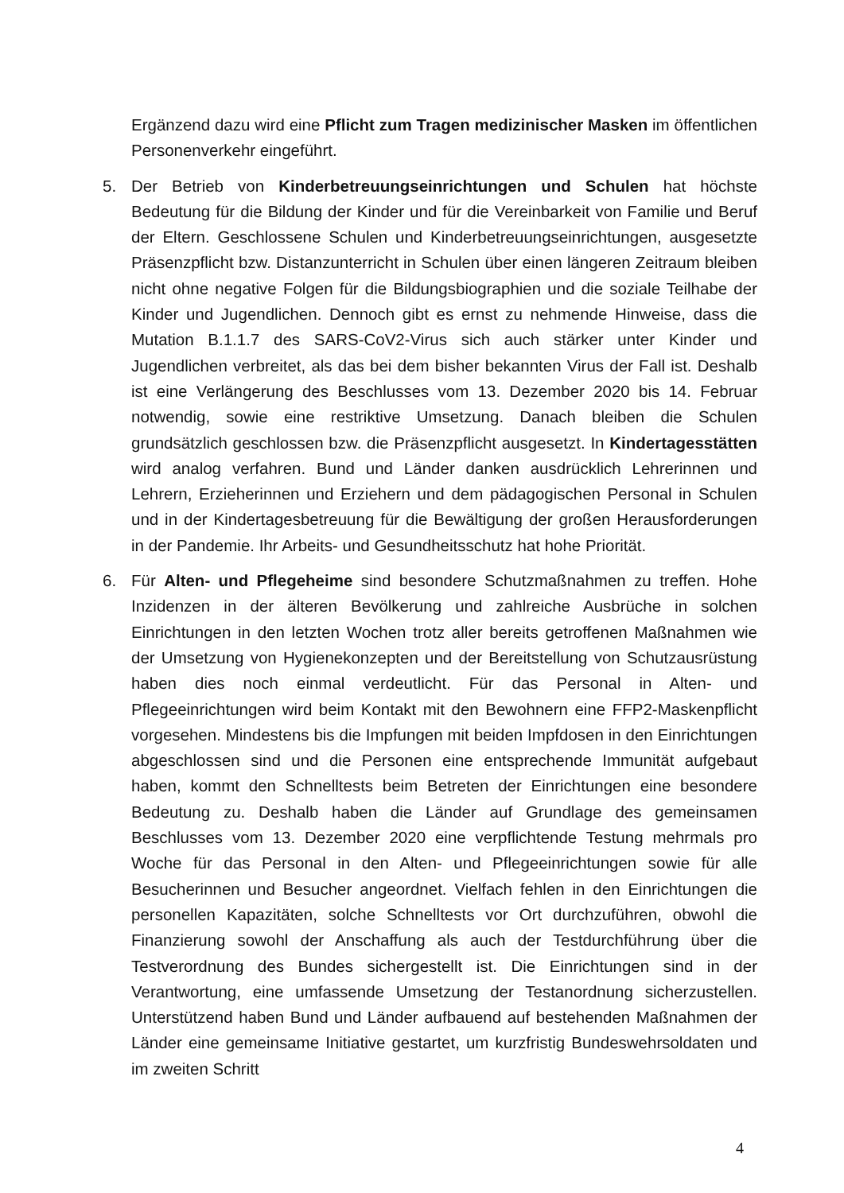Ergänzend dazu wird eine Pflicht zum Tragen medizinischer Masken im öffentlichen Personenverkehr eingeführt.
5. Der Betrieb von Kinderbetreuungseinrichtungen und Schulen hat höchste Bedeutung für die Bildung der Kinder und für die Vereinbarkeit von Familie und Beruf der Eltern. Geschlossene Schulen und Kinderbetreuungseinrichtungen, ausgesetzte Präsenzpflicht bzw. Distanzunterricht in Schulen über einen längeren Zeitraum bleiben nicht ohne negative Folgen für die Bildungsbiographien und die soziale Teilhabe der Kinder und Jugendlichen. Dennoch gibt es ernst zu nehmende Hinweise, dass die Mutation B.1.1.7 des SARS-CoV2-Virus sich auch stärker unter Kinder und Jugendlichen verbreitet, als das bei dem bisher bekannten Virus der Fall ist. Deshalb ist eine Verlängerung des Beschlusses vom 13. Dezember 2020 bis 14. Februar notwendig, sowie eine restriktive Umsetzung. Danach bleiben die Schulen grundsätzlich geschlossen bzw. die Präsenzpflicht ausgesetzt. In Kindertagesstätten wird analog verfahren. Bund und Länder danken ausdrücklich Lehrerinnen und Lehrern, Erzieherinnen und Erziehern und dem pädagogischen Personal in Schulen und in der Kindertagesbetreuung für die Bewältigung der großen Herausforderungen in der Pandemie. Ihr Arbeits- und Gesundheitsschutz hat hohe Priorität.
6. Für Alten- und Pflegeheime sind besondere Schutzmaßnahmen zu treffen. Hohe Inzidenzen in der älteren Bevölkerung und zahlreiche Ausbrüche in solchen Einrichtungen in den letzten Wochen trotz aller bereits getroffenen Maßnahmen wie der Umsetzung von Hygienekonzepten und der Bereitstellung von Schutzausrüstung haben dies noch einmal verdeutlicht. Für das Personal in Alten- und Pflegeeinrichtungen wird beim Kontakt mit den Bewohnern eine FFP2-Maskenpflicht vorgesehen. Mindestens bis die Impfungen mit beiden Impfdosen in den Einrichtungen abgeschlossen sind und die Personen eine entsprechende Immunität aufgebaut haben, kommt den Schnelltests beim Betreten der Einrichtungen eine besondere Bedeutung zu. Deshalb haben die Länder auf Grundlage des gemeinsamen Beschlusses vom 13. Dezember 2020 eine verpflichtende Testung mehrmals pro Woche für das Personal in den Alten- und Pflegeeinrichtungen sowie für alle Besucherinnen und Besucher angeordnet. Vielfach fehlen in den Einrichtungen die personellen Kapazitäten, solche Schnelltests vor Ort durchzuführen, obwohl die Finanzierung sowohl der Anschaffung als auch der Testdurchführung über die Testverordnung des Bundes sichergestellt ist. Die Einrichtungen sind in der Verantwortung, eine umfassende Umsetzung der Testanordnung sicherzustellen. Unterstützend haben Bund und Länder aufbauend auf bestehenden Maßnahmen der Länder eine gemeinsame Initiative gestartet, um kurzfristig Bundeswehrsoldaten und im zweiten Schritt
4